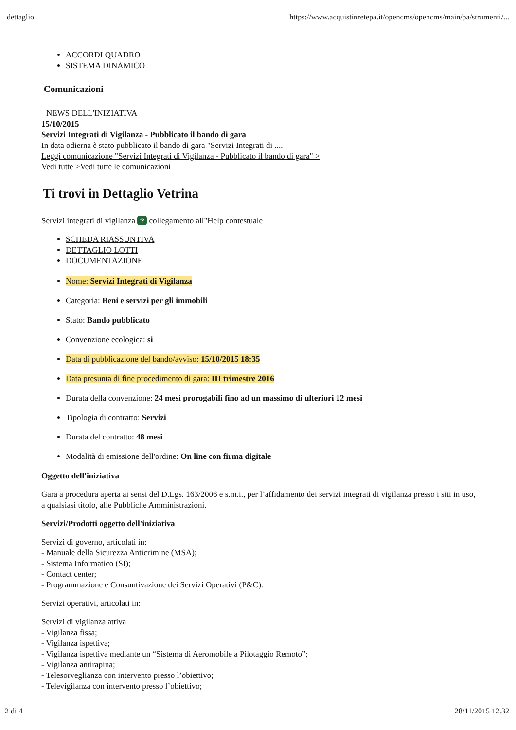dettaglio https://www.acquistinretepa.it/opencms/opencms/main/pa/strumenti/...
ACCORDI QUADRO
SISTEMA DINAMICO
Comunicazioni
NEWS DELL'INIZIATIVA
15/10/2015
Servizi Integrati di Vigilanza - Pubblicato il bando di gara
In data odierna è stato pubblicato il bando di gara "Servizi Integrati di ....
Leggi comunicazione "Servizi Integrati di Vigilanza - Pubblicato il bando di gara" >
Vedi tutte >Vedi tutte le comunicazioni
Ti trovi in Dettaglio Vetrina
Servizi integrati di vigilanza ? collegamento all"Help contestuale
SCHEDA RIASSUNTIVA
DETTAGLIO LOTTI
DOCUMENTAZIONE
Nome: Servizi Integrati di Vigilanza
Categoria: Beni e servizi per gli immobili
Stato: Bando pubblicato
Convenzione ecologica: si
Data di pubblicazione del bando/avviso: 15/10/2015 18:35
Data presunta di fine procedimento di gara: III trimestre 2016
Durata della convenzione: 24 mesi prorogabili fino ad un massimo di ulteriori 12 mesi
Tipologia di contratto: Servizi
Durata del contratto: 48 mesi
Modalità di emissione dell'ordine: On line con firma digitale
Oggetto dell'iniziativa
Gara a procedura aperta ai sensi del D.Lgs. 163/2006 e s.m.i., per l’affidamento dei servizi integrati di vigilanza presso i siti in uso, a qualsiasi titolo, alle Pubbliche Amministrazioni.
Servizi/Prodotti oggetto dell'iniziativa
Servizi di governo, articolati in:
- Manuale della Sicurezza Anticrimine (MSA);
- Sistema Informatico (SI);
- Contact center;
- Programmazione e Consuntivazione dei Servizi Operativi (P&C).
Servizi operativi, articolati in:
Servizi di vigilanza attiva
- Vigilanza fissa;
- Vigilanza ispettiva;
- Vigilanza ispettiva mediante un “Sistema di Aeromobile a Pilotaggio Remoto”;
- Vigilanza antirapina;
- Telesorveglianza con intervento presso l’obiettivo;
- Televigilanza con intervento presso l’obiettivo;
2 di 4 28/11/2015 12.32